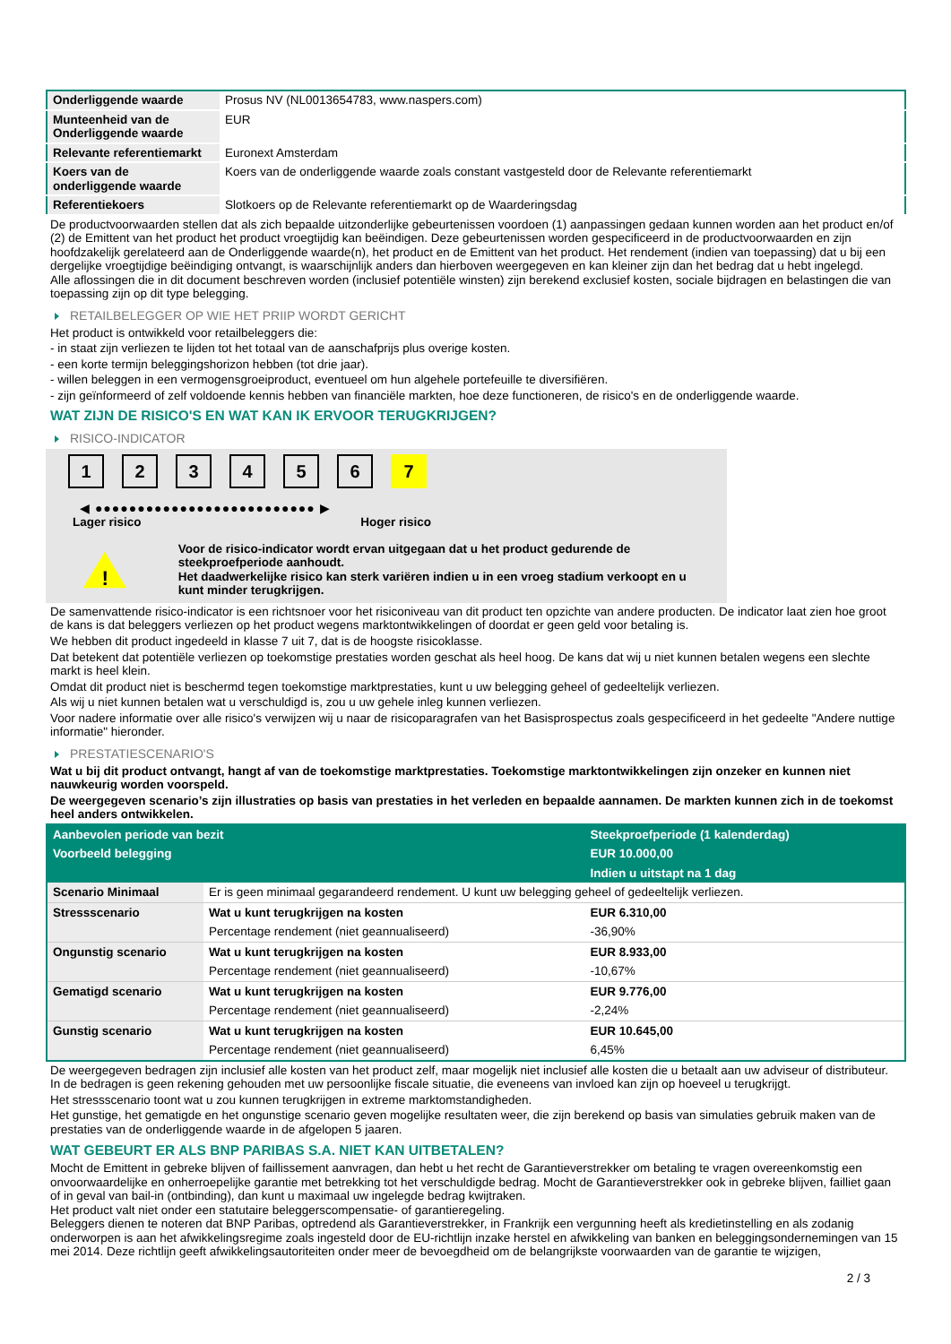| Onderliggende waarde | Prosus NV (NL0013654783, www.naspers.com) |
| Munteenheid van de Onderliggende waarde | EUR |
| Relevante referentiemarkt | Euronext Amsterdam |
| Koers van de onderliggende waarde | Koers van de onderliggende waarde zoals constant vastgesteld door de Relevante referentiemarkt |
| Referentiekoers | Slotkoers op de Relevante referentiemarkt op de Waarderingsdag |
De productvoorwaarden stellen dat als zich bepaalde uitzonderlijke gebeurtenissen voordoen (1) aanpassingen gedaan kunnen worden aan het product en/of (2) de Emittent van het product het product vroegtijdig kan beëindigen. Deze gebeurtenissen worden gespecificeerd in de productvoorwaarden en zijn hoofdzakelijk gerelateerd aan de Onderliggende waarde(n), het product en de Emittent van het product. Het rendement (indien van toepassing) dat u bij een dergelijke vroegtijdige beëindiging ontvangt, is waarschijnlijk anders dan hierboven weergegeven en kan kleiner zijn dan het bedrag dat u hebt ingelegd.
Alle aflossingen die in dit document beschreven worden (inclusief potentiële winsten) zijn berekend exclusief kosten, sociale bijdragen en belastingen die van toepassing zijn op dit type belegging.
RETAILBELEGGER OP WIE HET PRIIP WORDT GERICHT
Het product is ontwikkeld voor retailbeleggers die:
- in staat zijn verliezen te lijden tot het totaal van de aanschafprijs plus overige kosten.
- een korte termijn beleggingshorizon hebben (tot drie jaar).
- willen beleggen in een vermogensgroeiproduct, eventueel om hun algehele portefeuille te diversifiëren.
- zijn geïnformeerd of zelf voldoende kennis hebben van financiële markten, hoe deze functioneren, de risico's en de onderliggende waarde.
WAT ZIJN DE RISICO'S EN WAT KAN IK ERVOOR TERUGKRIJGEN?
RISICO-INDICATOR
1 2 3 4 5 6 7
◀ ●●●●●●●●●●●●●●●●●●●●●●●●●● ▶
Lager risico Hoger risico
!
Voor de risico-indicator wordt ervan uitgegaan dat u het product gedurende de steekproefperiode aanhoudt.
Het daadwerkelijke risico kan sterk variëren indien u in een vroeg stadium verkoopt en u kunt minder terugkrijgen.
De samenvattende risico-indicator is een richtsnoer voor het risiconiveau van dit product ten opzichte van andere producten. De indicator laat zien hoe groot de kans is dat beleggers verliezen op het product wegens marktontwikkelingen of doordat er geen geld voor betaling is.
We hebben dit product ingedeeld in klasse 7 uit 7, dat is de hoogste risicoklasse.
Dat betekent dat potentiële verliezen op toekomstige prestaties worden geschat als heel hoog. De kans dat wij u niet kunnen betalen wegens een slechte markt is heel klein.
Omdat dit product niet is beschermd tegen toekomstige marktprestaties, kunt u uw belegging geheel of gedeeltelijk verliezen.
Als wij u niet kunnen betalen wat u verschuldigd is, zou u uw gehele inleg kunnen verliezen.
Voor nadere informatie over alle risico's verwijzen wij u naar de risicoparagrafen van het Basisprospectus zoals gespecificeerd in het gedeelte "Andere nuttige informatie" hieronder.
PRESTATIESCENARIO'S
Wat u bij dit product ontvangt, hangt af van de toekomstige marktprestaties. Toekomstige marktontwikkelingen zijn onzeker en kunnen niet nauwkeurig worden voorspeld.
De weergegeven scenario’s zijn illustraties op basis van prestaties in het verleden en bepaalde aannamen. De markten kunnen zich in de toekomst heel anders ontwikkelen.
| Aanbevolen periode van bezit | | Steekproefperiode (1 kalenderdag) |
| --- | --- | --- |
| Voorbeeld belegging | | EUR 10.000,00 |
| | | Indien u uitstapt na 1 dag |
| Scenario Minimaal | Er is geen minimaal gegarandeerd rendement. U kunt uw belegging geheel of gedeeltelijk verliezen. | |
| Stressscenario | Wat u kunt terugkrijgen na kosten | EUR 6.310,00 |
| | Percentage rendement (niet geannualiseerd) | -36,90% |
| Ongunstig scenario | Wat u kunt terugkrijgen na kosten | EUR 8.933,00 |
| | Percentage rendement (niet geannualiseerd) | -10,67% |
| Gematigd scenario | Wat u kunt terugkrijgen na kosten | EUR 9.776,00 |
| | Percentage rendement (niet geannualiseerd) | -2,24% |
| Gunstig scenario | Wat u kunt terugkrijgen na kosten | EUR 10.645,00 |
| | Percentage rendement (niet geannualiseerd) | 6,45% |
De weergegeven bedragen zijn inclusief alle kosten van het product zelf, maar mogelijk niet inclusief alle kosten die u betaalt aan uw adviseur of distributeur. In de bedragen is geen rekening gehouden met uw persoonlijke fiscale situatie, die eveneens van invloed kan zijn op hoeveel u terugkrijgt.
Het stressscenario toont wat u zou kunnen terugkrijgen in extreme marktomstandigheden.
Het gunstige, het gematigde en het ongunstige scenario geven mogelijke resultaten weer, die zijn berekend op basis van simulaties gebruik maken van de prestaties van de onderliggende waarde in de afgelopen 5 jaaren.
WAT GEBEURT ER ALS BNP PARIBAS S.A. NIET KAN UITBETALEN?
Mocht de Emittent in gebreke blijven of faillissement aanvragen, dan hebt u het recht de Garantieverstrekker om betaling te vragen overeenkomstig een onvoorwaardelijke en onherroepelijke garantie met betrekking tot het verschuldigde bedrag. Mocht de Garantieverstrekker ook in gebreke blijven, failliet gaan of in geval van bail-in (ontbinding), dan kunt u maximaal uw ingelegde bedrag kwijtraken.
Het product valt niet onder een statutaire beleggerscompensatie- of garantieregeling.
Beleggers dienen te noteren dat BNP Paribas, optredend als Garantieverstrekker, in Frankrijk een vergunning heeft als kredietinstelling en als zodanig onderworpen is aan het afwikkelingsregime zoals ingesteld door de EU-richtlijn inzake herstel en afwikkeling van banken en beleggingsondernemingen van 15 mei 2014. Deze richtlijn geeft afwikkelingsautoriteiten onder meer de bevoegdheid om de belangrijkste voorwaarden van de garantie te wijzigen,
2 / 3